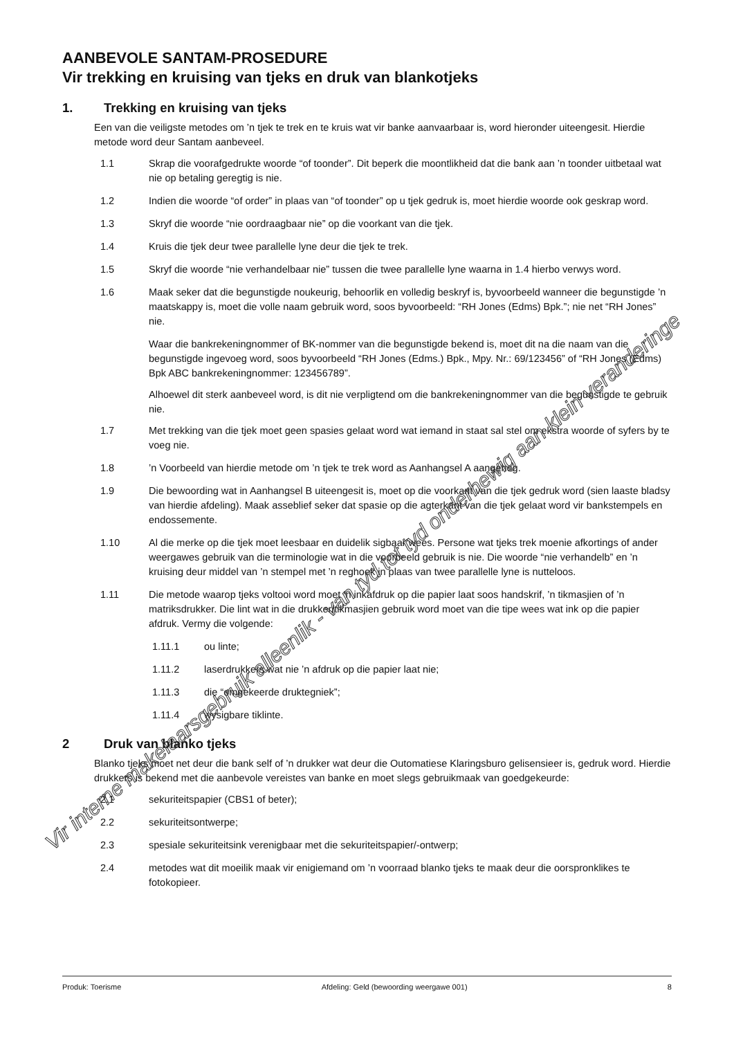AANBEVOLE SANTAM-PROSEDURE
Vir trekking en kruising van tjeks en druk van blankotjeks
1. Trekking en kruising van tjeks
Een van die veiligste metodes om ’n tjek te trek en te kruis wat vir banke aanvaarbaar is, word hieronder uiteengesit. Hierdie metode word deur Santam aanbeveel.
1.1 Skrap die voorafgedrukte woorde “of toonder”. Dit beperk die moontlikheid dat die bank aan ’n toonder uitbetaal wat nie op betaling geregtig is nie.
1.2 Indien die woorde “of order” in plaas van “of toonder” op u tjek gedruk is, moet hierdie woorde ook geskrap word.
1.3 Skryf die woorde “nie oordraagbaar nie” op die voorkant van die tjek.
1.4 Kruis die tjek deur twee parallelle lyne deur die tjek te trek.
1.5 Skryf die woorde “nie verhandelbaar nie” tussen die twee parallelle lyne waarna in 1.4 hierbo verwys word.
1.6 Maak seker dat die begunstigde noukeurig, behoorlik en volledig beskryf is, byvoorbeeld wanneer die begunstigde ’n maatskappy is, moet die volle naam gebruik word, soos byvoorbeeld: “RH Jones (Edms) Bpk.”; nie net “RH Jones” nie.
Waar die bankrekeningnommer of BK-nommer van die begunstigde bekend is, moet dit na die naam van die begunstigde ingevoeg word, soos byvoorbeeld “RH Jones (Edms.) Bpk., Mpy. Nr.: 69/123456” of “RH Jones (Edms) Bpk ABC bankrekeningnommer: 123456789”.
Alhoewel dit sterk aanbeveel word, is dit nie verpligtend om die bankrekeningnommer van die begunstigde te gebruik nie.
1.7 Met trekking van die tjek moet geen spasies gelaat word wat iemand in staat sal stel om ekstra woorde of syfers by te voeg nie.
1.8 ’n Voorbeeld van hierdie metode om ’n tjek te trek word as Aanhangsel A aangeheg.
1.9 Die bewoording wat in Aanhangsel B uiteengesit is, moet op die voorkant van die tjek gedruk word (sien laaste bladsy van hierdie afdeling). Maak asseblief seker dat spasie op die agterkant van die tjek gelaat word vir bankstempels en endossemente.
1.10 Al die merke op die tjek moet leesbaar en duidelik sigbaar wees. Persone wat tjeks trek moenie afkortings of ander weergawes gebruik van die terminologie wat in die voorbeeld gebruik is nie. Die woorde “nie verhandelb” en ’n kruising deur middel van ’n stempel met ’n reghoek in plaas van twee parallelle lyne is nutteloos.
1.11 Die metode waarop tjeks voltooi word moet ’n inkafdruk op die papier laat soos handskrif, ’n tikmasjien of ’n matriksdrukker. Die lint wat in die drukker/tikmasjien gebruik word moet van die tipe wees wat ink op die papier afdruk. Vermy die volgende:
1.11.1 ou linte;
1.11.2 laserdrukkers wat nie ’n afdruk op die papier laat nie;
1.11.3 die “omgekeerde druktegniek”;
1.11.4 wysigbare tiklinte.
2 Druk van blanko tjeks
Blanko tjeks moet net deur die bank self of ’n drukker wat deur die Outomatiese Klaringsburo gelisensieer is, gedruk word. Hierdie drukkers is bekend met die aanbevole vereistes van banke en moet slegs gebruikmaak van goedgekeurde:
2.1 sekuriteitspapier (CBS1 of beter);
2.2 sekuriteitsontwerpe;
2.3 spesiale sekuriteitsink verenigbaar met die sekuriteitspapier/-ontwerp;
2.4 metodes wat dit moeilik maak vir enigiemand om ’n voorraad blanko tjeks te maak deur die oorspronklikes te fotokopieer.
Vir interne makelaarsgebruik alleenlik - van tyd tot tyd onderhewig aan klein veranderinge
Produk: Toerisme Afdeling: Geld (bewoording weergawe 001) 8